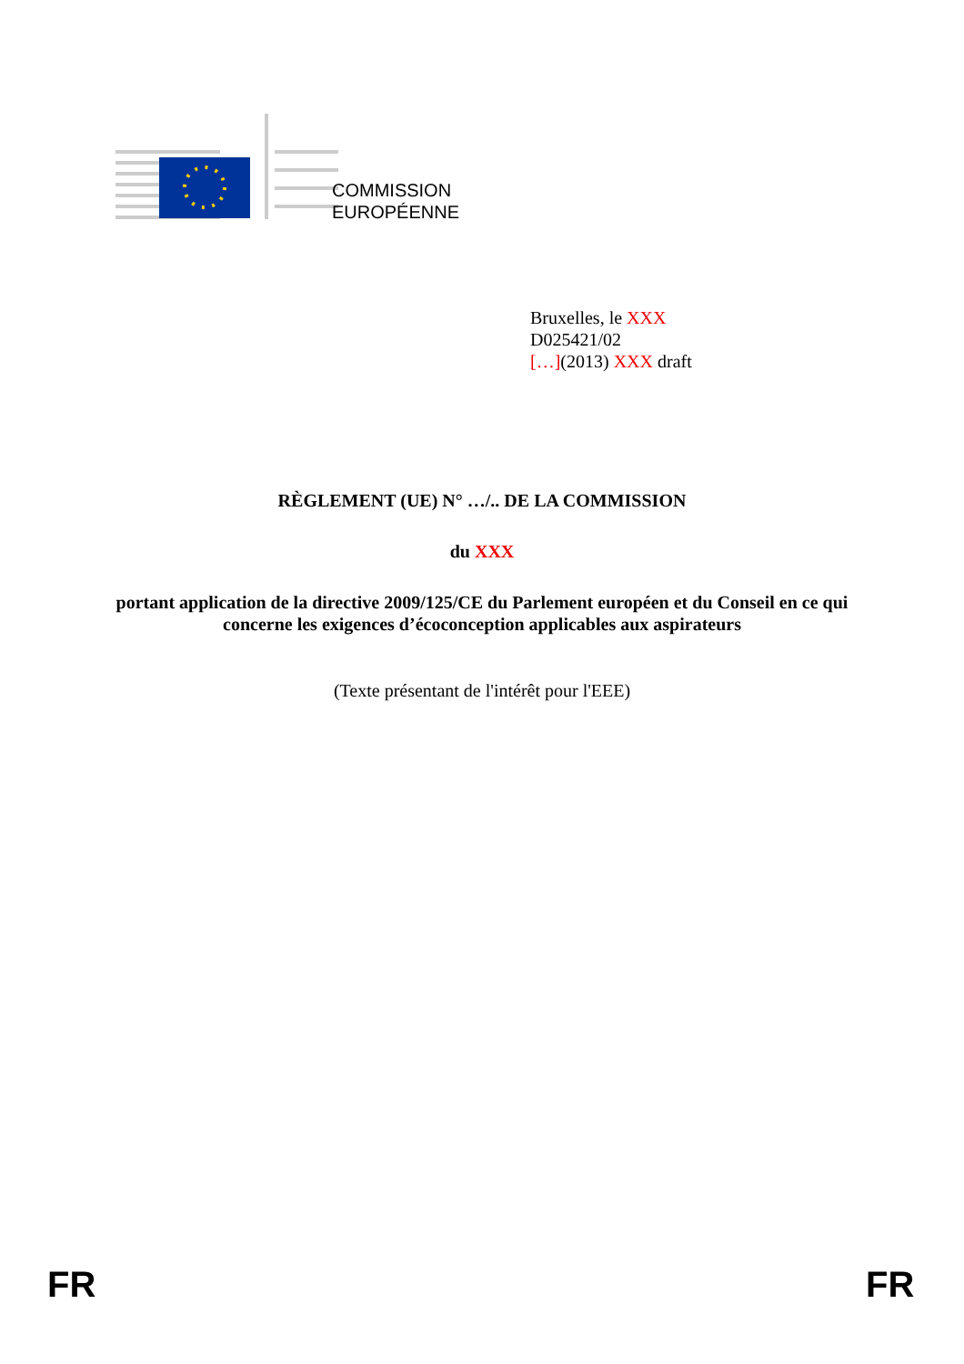COMMISSION
EUROPÉENNE
Bruxelles, le XXX
D025421/02
[…](2013) XXX draft
RÈGLEMENT (UE) N° …/.. DE LA COMMISSION
du XXX
portant application de la directive 2009/125/CE du Parlement européen et du Conseil en ce qui concerne les exigences d’écoconception applicables aux aspirateurs
(Texte présentant de l'intérêt pour l'EEE)
FR FR